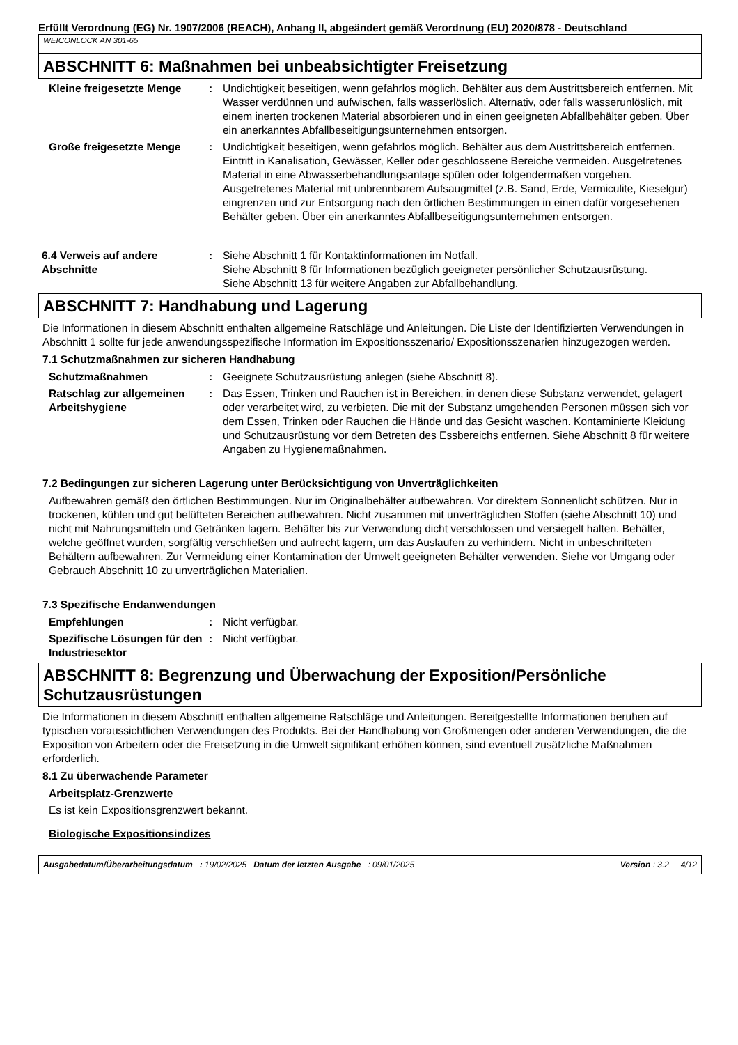Erfüllt Verordnung (EG) Nr. 1907/2006 (REACH), Anhang II, abgeändert gemäß Verordnung (EU) 2020/878 - Deutschland
WEICONLOCK AN 301-65
ABSCHNITT 6: Maßnahmen bei unbeabsichtigter Freisetzung
Kleine freigesetzte Menge : Undichtigkeit beseitigen, wenn gefahrlos möglich. Behälter aus dem Austrittsbereich entfernen. Mit Wasser verdünnen und aufwischen, falls wasserlöslich. Alternativ, oder falls wasserunlöslich, mit einem inerten trockenen Material absorbieren und in einen geeigneten Abfallbehälter geben. Über ein anerkanntes Abfallbeseitigungsunternehmen entsorgen.
Große freigesetzte Menge : Undichtigkeit beseitigen, wenn gefahrlos möglich. Behälter aus dem Austrittsbereich entfernen. Eintritt in Kanalisation, Gewässer, Keller oder geschlossene Bereiche vermeiden. Ausgetretenes Material in eine Abwasserbehandlungsanlage spülen oder folgendermaßen vorgehen. Ausgetretenes Material mit unbrennbarem Aufsaugmittel (z.B. Sand, Erde, Vermiculite, Kieselgur) eingrenzen und zur Entsorgung nach den örtlichen Bestimmungen in einen dafür vorgesehenen Behälter geben. Über ein anerkanntes Abfallbeseitigungsunternehmen entsorgen.
6.4 Verweis auf andere Abschnitte
: Siehe Abschnitt 1 für Kontaktinformationen im Notfall.
Siehe Abschnitt 8 für Informationen bezüglich geeigneter persönlicher Schutzausrüstung.
Siehe Abschnitt 13 für weitere Angaben zur Abfallbehandlung.
ABSCHNITT 7: Handhabung und Lagerung
Die Informationen in diesem Abschnitt enthalten allgemeine Ratschläge und Anleitungen. Die Liste der Identifizierten Verwendungen in Abschnitt 1 sollte für jede anwendungsspezifische Information im Expositionsszenario/ Expositionsszenarien hinzugezogen werden.
7.1 Schutzmaßnahmen zur sicheren Handhabung
Schutzmaßnahmen : Geeignete Schutzausrüstung anlegen (siehe Abschnitt 8).
Ratschlag zur allgemeinen Arbeitshygiene
: Das Essen, Trinken und Rauchen ist in Bereichen, in denen diese Substanz verwendet, gelagert oder verarbeitet wird, zu verbieten. Die mit der Substanz umgehenden Personen müssen sich vor dem Essen, Trinken oder Rauchen die Hände und das Gesicht waschen. Kontaminierte Kleidung und Schutzausrüstung vor dem Betreten des Essbereichs entfernen. Siehe Abschnitt 8 für weitere Angaben zu Hygienemaßnahmen.
7.2 Bedingungen zur sicheren Lagerung unter Berücksichtigung von Unverträglichkeiten
Aufbewahren gemäß den örtlichen Bestimmungen. Nur im Originalbehälter aufbewahren. Vor direktem Sonnenlicht schützen. Nur in trockenen, kühlen und gut belüfteten Bereichen aufbewahren. Nicht zusammen mit unverträglichen Stoffen (siehe Abschnitt 10) und nicht mit Nahrungsmitteln und Getränken lagern. Behälter bis zur Verwendung dicht verschlossen und versiegelt halten. Behälter, welche geöffnet wurden, sorgfältig verschließen und aufrecht lagern, um das Auslaufen zu verhindern. Nicht in unbeschrifteten Behältern aufbewahren. Zur Vermeidung einer Kontamination der Umwelt geeigneten Behälter verwenden. Siehe vor Umgang oder Gebrauch Abschnitt 10 zu unverträglichen Materialien.
7.3 Spezifische Endanwendungen
Empfehlungen : Nicht verfügbar.
Spezifische Lösungen für den Industriesektor
: Nicht verfügbar.
ABSCHNITT 8: Begrenzung und Überwachung der Exposition/Persönliche Schutzausrüstungen
Die Informationen in diesem Abschnitt enthalten allgemeine Ratschläge und Anleitungen. Bereitgestellte Informationen beruhen auf typischen voraussichtlichen Verwendungen des Produkts. Bei der Handhabung von Großmengen oder anderen Verwendungen, die die Exposition von Arbeitern oder die Freisetzung in die Umwelt signifikant erhöhen können, sind eventuell zusätzliche Maßnahmen erforderlich.
8.1 Zu überwachende Parameter
Arbeitsplatz-Grenzwerte
Es ist kein Expositionsgrenzwert bekannt.
Biologische Expositionsindizes
Ausgabedatum/Überarbeitungsdatum : 19/02/2025 Datum der letzten Ausgabe : 09/01/2025 Version : 3.2 4/12